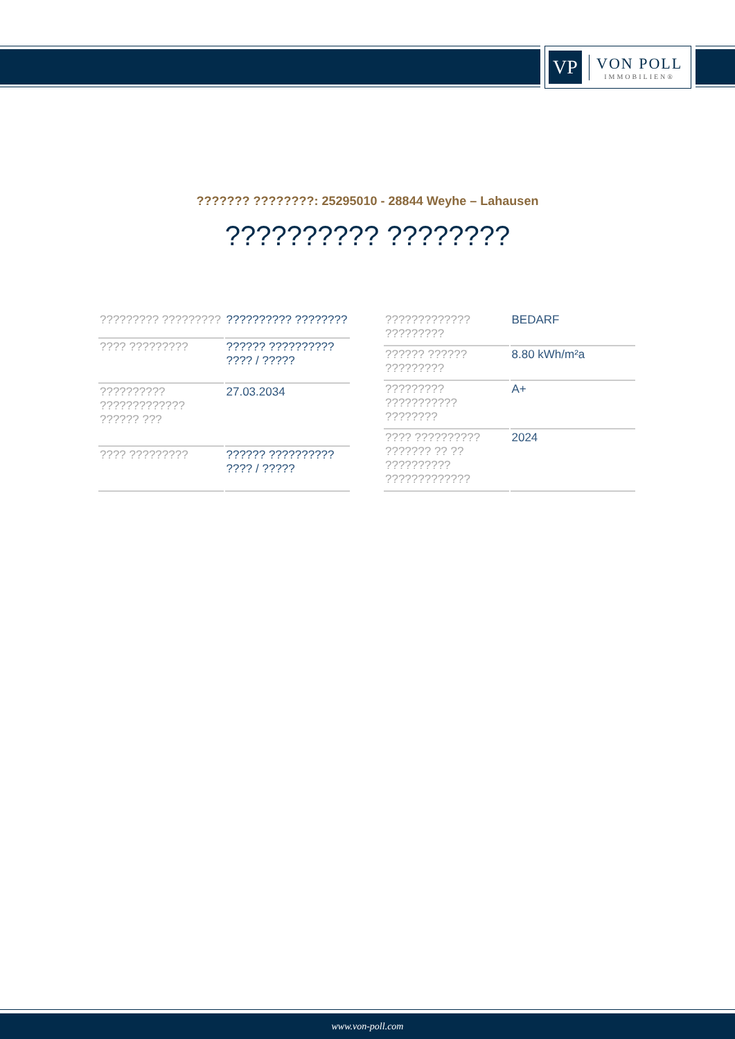VP
VON POLL
IMMOBILIEN®
??????? ????????: 25295010 - 28844 Weyhe – Lahausen
?????????? ????????
| ????????? ????????? | ?????????? ???????? |
| ???? ????????? | ?????? ?????????? ???? / ????? |
| ?????????? ????????????? ?????? ??? | 27.03.2034 |
| ???? ????????? | ?????? ?????????? ???? / ????? |
| ????????????? ????????? | BEDARF |
| ?????? ?????? ????????? | 8.80 kWh/m²a |
| ????????? ??????????? ???????? | A+ |
| ???? ?????????? ??????? ?? ?? ?????????? ????????????? | 2024 |
www.von-poll.com